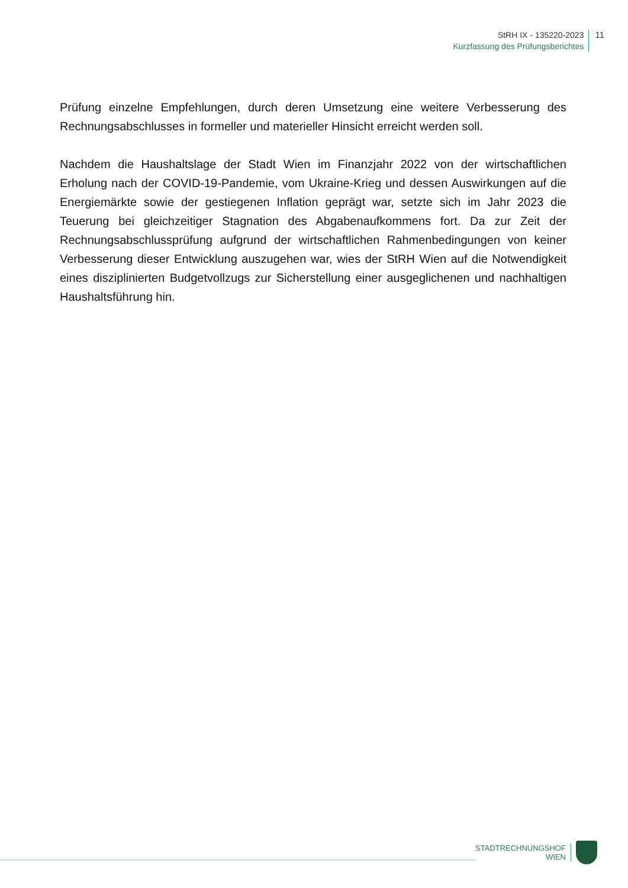StRH IX - 135220-2023
Kurzfassung des Prüfungsberichtes
11
Prüfung einzelne Empfehlungen, durch deren Umsetzung eine weitere Verbesserung des Rechnungsabschlusses in formeller und materieller Hinsicht erreicht werden soll.
Nachdem die Haushaltslage der Stadt Wien im Finanzjahr 2022 von der wirtschaftlichen Erholung nach der COVID-19-Pandemie, vom Ukraine-Krieg und dessen Auswirkungen auf die Energiemärkte sowie der gestiegenen Inflation geprägt war, setzte sich im Jahr 2023 die Teuerung bei gleichzeitiger Stagnation des Abgabenaufkommens fort. Da zur Zeit der Rechnungsabschlussprüfung aufgrund der wirtschaftlichen Rahmenbedingungen von keiner Verbesserung dieser Entwicklung auszugehen war, wies der StRH Wien auf die Notwendigkeit eines disziplinierten Budgetvollzugs zur Sicherstellung einer ausgeglichenen und nachhaltigen Haushaltsführung hin.
STADTRECHNUNGSHOF
WIEN